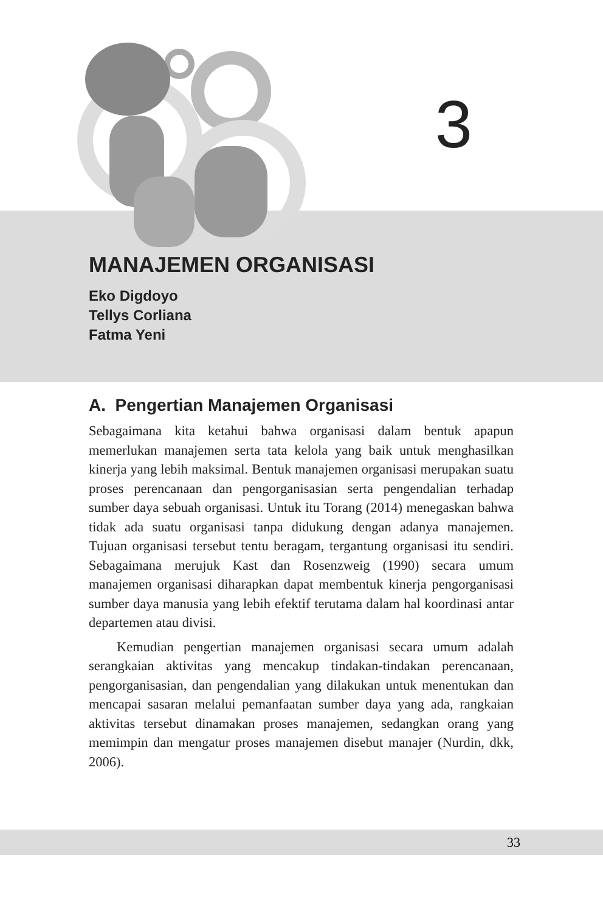3
MANAJEMEN ORGANISASI
Eko Digdoyo
Tellys Corliana
Fatma Yeni
A. Pengertian Manajemen Organisasi
Sebagaimana kita ketahui bahwa organisasi dalam bentuk apapun memerlukan manajemen serta tata kelola yang baik untuk menghasilkan kinerja yang lebih maksimal. Bentuk manajemen organisasi merupakan suatu proses perencanaan dan pengorganisasian serta pengendalian terhadap sumber daya sebuah organisasi. Untuk itu Torang (2014) menegaskan bahwa tidak ada suatu organisasi tanpa didukung dengan adanya manajemen. Tujuan organisasi tersebut tentu beragam, tergantung organisasi itu sendiri. Sebagaimana merujuk Kast dan Rosenzweig (1990) secara umum manajemen organisasi diharapkan dapat membentuk kinerja pengorganisasi sumber daya manusia yang lebih efektif terutama dalam hal koordinasi antar departemen atau divisi.
Kemudian pengertian manajemen organisasi secara umum adalah serangkaian aktivitas yang mencakup tindakan-tindakan perencanaan, pengorganisasian, dan pengendalian yang dilakukan untuk menentukan dan mencapai sasaran melalui pemanfaatan sumber daya yang ada, rangkaian aktivitas tersebut dinamakan proses manajemen, sedangkan orang yang memimpin dan mengatur proses manajemen disebut manajer (Nurdin, dkk, 2006).
33